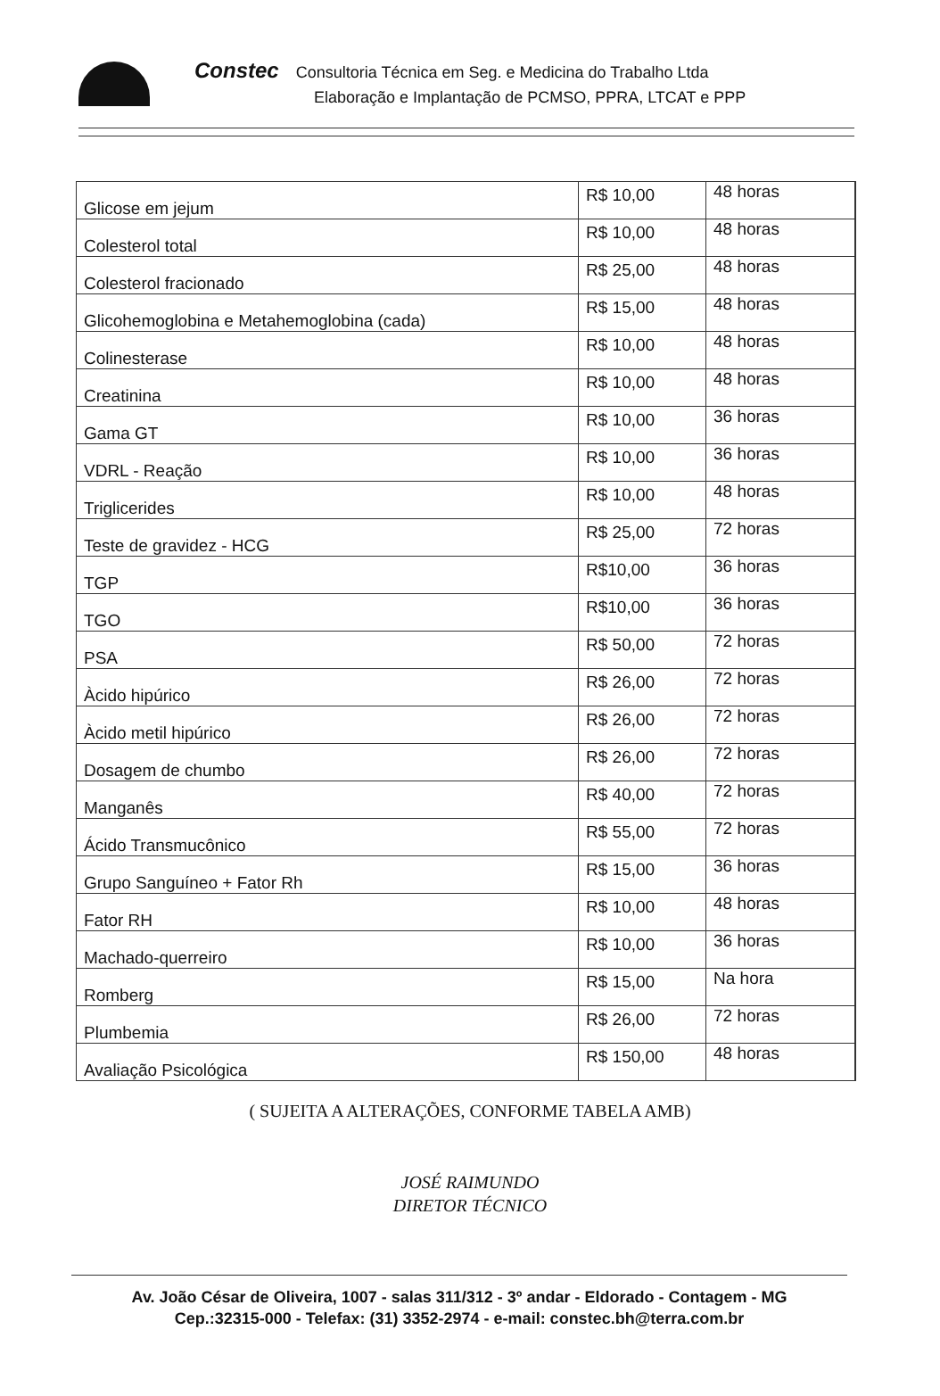Constec Consultoria Técnica em Seg. e Medicina do Trabalho Ltda
Elaboração e Implantação de PCMSO, PPRA, LTCAT e PPP
| Glicose em jejum | R$ 10,00 | 48 horas |
| Colesterol total | R$ 10,00 | 48 horas |
| Colesterol fracionado | R$ 25,00 | 48 horas |
| Glicohemoglobina e Metahemoglobina (cada) | R$ 15,00 | 48 horas |
| Colinesterase | R$ 10,00 | 48 horas |
| Creatinina | R$ 10,00 | 48 horas |
| Gama GT | R$ 10,00 | 36 horas |
| VDRL - Reação | R$ 10,00 | 36 horas |
| Triglicerides | R$ 10,00 | 48 horas |
| Teste de gravidez - HCG | R$ 25,00 | 72 horas |
| TGP | R$10,00 | 36 horas |
| TGO | R$10,00 | 36 horas |
| PSA | R$ 50,00 | 72 horas |
| Àcido hipúrico | R$ 26,00 | 72 horas |
| Àcido metil hipúrico | R$ 26,00 | 72 horas |
| Dosagem de chumbo | R$ 26,00 | 72 horas |
| Manganês | R$ 40,00 | 72 horas |
| Ácido Transmucônico | R$ 55,00 | 72 horas |
| Grupo Sanguíneo + Fator Rh | R$ 15,00 | 36 horas |
| Fator RH | R$ 10,00 | 48 horas |
| Machado-querreiro | R$ 10,00 | 36 horas |
| Romberg | R$ 15,00 | Na hora |
| Plumbemia | R$ 26,00 | 72 horas |
| Avaliação Psicológica | R$ 150,00 | 48 horas |
( SUJEITA A ALTERAÇÕES, CONFORME TABELA AMB)
JOSÉ RAIMUNDO
DIRETOR TÉCNICO
Av. João César de Oliveira, 1007 - salas 311/312 - 3º andar - Eldorado - Contagem - MG
Cep.:32315-000 - Telefax: (31) 3352-2974 - e-mail: constec.bh@terra.com.br